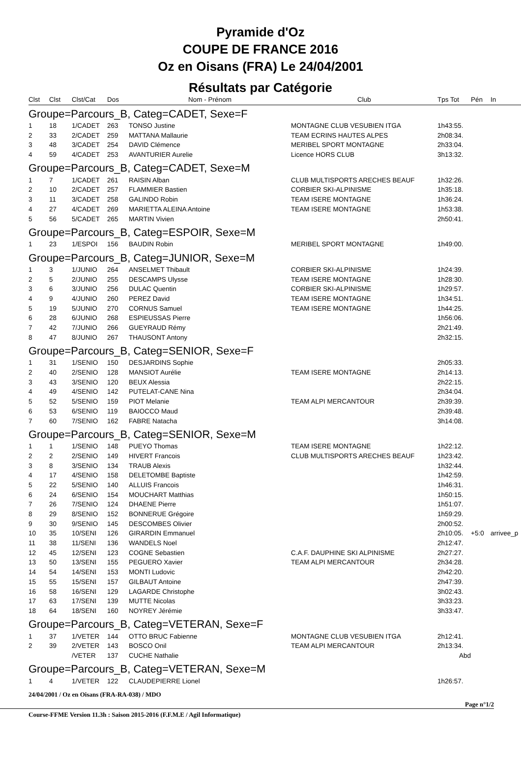Pyramide d'Oz
COUPE DE FRANCE 2016
Oz en Oisans (FRA) Le 24/04/2001
Résultats par Catégorie
| Clst | Clst | Clst/Cat | Dos | Nom - Prénom | Club | Tps Tot | Pén | In |
| --- | --- | --- | --- | --- | --- | --- | --- | --- |
| Groupe=Parcours_B, Categ=CADET, Sexe=F | | | | | | | | |
| 1 | 18 | 1/CADET | 263 | TONSO Justine | MONTAGNE CLUB VESUBIEN ITGA | 1h43:55. | | |
| 2 | 33 | 2/CADET | 259 | MATTANA Mallaurie | TEAM ECRINS HAUTES ALPES | 2h08:34. | | |
| 3 | 48 | 3/CADET | 254 | DAVID Clémence | MERIBEL SPORT MONTAGNE | 2h33:04. | | |
| 4 | 59 | 4/CADET | 253 | AVANTURIER Aurelie | Licence HORS CLUB | 3h13:32. | | |
| Groupe=Parcours_B, Categ=CADET, Sexe=M | | | | | | | | |
| 1 | 7 | 1/CADET | 261 | RAISIN Alban | CLUB MULTISPORTS ARECHES BEAUF | 1h32:26. | | |
| 2 | 10 | 2/CADET | 257 | FLAMMIER Bastien | CORBIER SKI-ALPINISME | 1h35:18. | | |
| 3 | 11 | 3/CADET | 258 | GALINDO Robin | TEAM ISERE MONTAGNE | 1h36:24. | | |
| 4 | 27 | 4/CADET | 269 | MARIETTA ALEINA Antoine | TEAM ISERE MONTAGNE | 1h53:38. | | |
| 5 | 56 | 5/CADET | 265 | MARTIN Vivien | | 2h50:41. | | |
| Groupe=Parcours_B, Categ=ESPOIR, Sexe=M | | | | | | | | |
| 1 | 23 | 1/ESPOI | 156 | BAUDIN Robin | MERIBEL SPORT MONTAGNE | 1h49:00. | | |
| Groupe=Parcours_B, Categ=JUNIOR, Sexe=M | | | | | | | | |
| 1 | 3 | 1/JUNIO | 264 | ANSELMET Thibault | CORBIER SKI-ALPINISME | 1h24:39. | | |
| 2 | 5 | 2/JUNIO | 255 | DESCAMPS Ulysse | TEAM ISERE MONTAGNE | 1h28:30. | | |
| 3 | 6 | 3/JUNIO | 256 | DULAC Quentin | CORBIER SKI-ALPINISME | 1h29:57. | | |
| 4 | 9 | 4/JUNIO | 260 | PEREZ David | TEAM ISERE MONTAGNE | 1h34:51. | | |
| 5 | 19 | 5/JUNIO | 270 | CORNUS Samuel | TEAM ISERE MONTAGNE | 1h44:25. | | |
| 6 | 28 | 6/JUNIO | 268 | ESPIEUSSAS Pierre | | 1h56:06. | | |
| 7 | 42 | 7/JUNIO | 266 | GUEYRAUD Rémy | | 2h21:49. | | |
| 8 | 47 | 8/JUNIO | 267 | THAUSONT Antony | | 2h32:15. | | |
| Groupe=Parcours_B, Categ=SENIOR, Sexe=F | | | | | | | | |
| 1 | 31 | 1/SENIO | 150 | DESJARDINS Sophie | | 2h05:33. | | |
| 2 | 40 | 2/SENIO | 128 | MANSIOT Aurélie | TEAM ISERE MONTAGNE | 2h14:13. | | |
| 3 | 43 | 3/SENIO | 120 | BEUX Alessia | | 2h22:15. | | |
| 4 | 49 | 4/SENIO | 142 | PUTELAT-CANE Nina | | 2h34:04. | | |
| 5 | 52 | 5/SENIO | 159 | PIOT Melanie | TEAM ALPI MERCANTOUR | 2h39:39. | | |
| 6 | 53 | 6/SENIO | 119 | BAIOCCO Maud | | 2h39:48. | | |
| 7 | 60 | 7/SENIO | 162 | FABRE Natacha | | 3h14:08. | | |
| Groupe=Parcours_B, Categ=SENIOR, Sexe=M | | | | | | | | |
| 1 | 1 | 1/SENIO | 148 | PUEYO Thomas | TEAM ISERE MONTAGNE | 1h22:12. | | |
| 2 | 2 | 2/SENIO | 149 | HIVERT Francois | CLUB MULTISPORTS ARECHES BEAUF | 1h23:42. | | |
| 3 | 8 | 3/SENIO | 134 | TRAUB Alexis | | 1h32:44. | | |
| 4 | 17 | 4/SENIO | 158 | DELETOMBE Baptiste | | 1h42:59. | | |
| 5 | 22 | 5/SENIO | 140 | ALLUIS Francois | | 1h46:31. | | |
| 6 | 24 | 6/SENIO | 154 | MOUCHART Matthias | | 1h50:15. | | |
| 7 | 26 | 7/SENIO | 124 | DHAENE Pierre | | 1h51:07. | | |
| 8 | 29 | 8/SENIO | 152 | BONNERUE Grégoire | | 1h59:29. | | |
| 9 | 30 | 9/SENIO | 145 | DESCOMBES Olivier | | 2h00:52. | | |
| 10 | 35 | 10/SENI | 126 | GIRARDIN Emmanuel | | 2h10:05. | +5:0 | arrivee_p |
| 11 | 38 | 11/SENI | 136 | WANDELS Noel | | 2h12:47. | | |
| 12 | 45 | 12/SENI | 123 | COGNE Sebastien | C.A.F. DAUPHINE SKI ALPINISME | 2h27:27. | | |
| 13 | 50 | 13/SENI | 155 | PEGUERO Xavier | TEAM ALPI MERCANTOUR | 2h34:28. | | |
| 14 | 54 | 14/SENI | 153 | MONTI Ludovic | | 2h42:20. | | |
| 15 | 55 | 15/SENI | 157 | GILBAUT Antoine | | 2h47:39. | | |
| 16 | 58 | 16/SENI | 129 | LAGARDE Christophe | | 3h02:43. | | |
| 17 | 63 | 17/SENI | 139 | MUTTE Nicolas | | 3h33:23. | | |
| 18 | 64 | 18/SENI | 160 | NOYREY Jérémie | | 3h33:47. | | |
| Groupe=Parcours_B, Categ=VETERAN, Sexe=F | | | | | | | | |
| 1 | 37 | 1/VETER | 144 | OTTO BRUC Fabienne | MONTAGNE CLUB VESUBIEN ITGA | 2h12:41. | | |
| 2 | 39 | 2/VETER | 143 | BOSCO Onil | TEAM ALPI MERCANTOUR | 2h13:34. | | |
| | | /VETER | 137 | CUCHE Nathalie | | Abd | | |
| Groupe=Parcours_B, Categ=VETERAN, Sexe=M | | | | | | | | |
| 1 | 4 | 1/VETER | 122 | CLAUDEPIERRE Lionel | | 1h26:57. | | |
24/04/2001 / Oz en Oisans (FRA-RA-038) / MDO
Page n°1/2
Course-FFME Version 11.3h : Saison 2015-2016 (F.F.M.E / Agil Informatique)